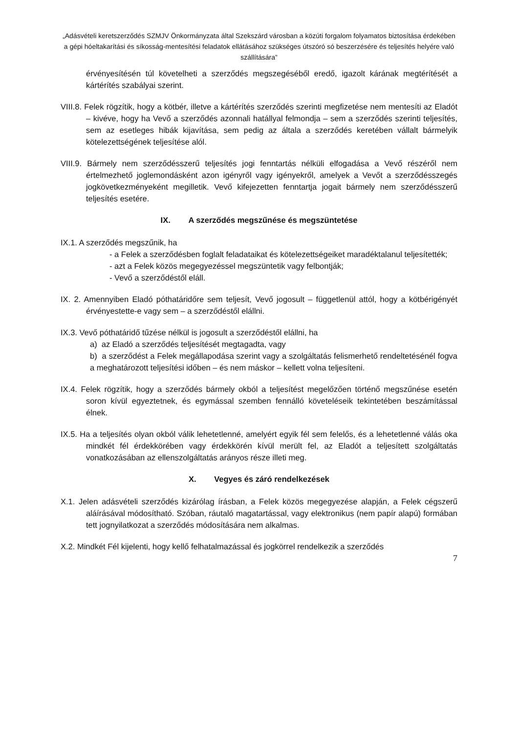„Adásvételi keretszerződés SZMJV Önkormányzata által Szekszárd városban a közúti forgalom folyamatos biztosítása érdekében a gépi hóeltakarítási és síkosság-mentesítési feladatok ellátásához szükséges útszóró só beszerzésére és teljesítés helyére való szállítására”
érvényesítésén túl követelheti a szerződés megszegéséből eredő, igazolt kárának megtérítését a kártérítés szabályai szerint.
VIII.8. Felek rögzítik, hogy a kötbér, illetve a kártérítés szerződés szerinti megfizetése nem mentesíti az Eladót – kivéve, hogy ha Vevő a szerződés azonnali hatállyal felmondja – sem a szerződés szerinti teljesítés, sem az esetleges hibák kijavítása, sem pedig az általa a szerződés keretében vállalt bármelyik kötelezettségének teljesítése alól.
VIII.9. Bármely nem szerződésszerű teljesítés jogi fenntartás nélküli elfogadása a Vevő részéről nem értelmezhető joglemondásként azon igényről vagy igényekről, amelyek a Vevőt a szerződésszegés jogkövetkezményeként megilletik. Vevő kifejezetten fenntartja jogait bármely nem szerződésszerű teljesítés esetére.
IX. A szerződés megszűnése és megszüntetése
IX.1. A szerződés megszűnik, ha
- a Felek a szerződésben foglalt feladataikat és kötelezettségeiket maradéktalanul teljesítették;
- azt a Felek közös megegyezéssel megszüntetik vagy felbontják;
- Vevő a szerződéstől eláll.
IX. 2. Amennyiben Eladó póthatáridőre sem teljesít, Vevő jogosult – függetlenül attól, hogy a kötbérigényét érvényestette-e vagy sem – a szerződéstől elállni.
IX.3. Vevő póthatáridő tűzése nélkül is jogosult a szerződéstől elállni, ha
a) az Eladó a szerződés teljesítését megtagadta, vagy
b) a szerződést a Felek megállapodása szerint vagy a szolgáltatás felismerhető rendeltetésénél fogva a meghatározott teljesítési időben – és nem máskor – kellett volna teljesíteni.
IX.4. Felek rögzítik, hogy a szerződés bármely okból a teljesítést megelőzően történő megszűnése esetén soron kívül egyeztetnek, és egymással szemben fennálló követeléseik tekintetében beszámítással élnek.
IX.5. Ha a teljesítés olyan okból válik lehetetlenné, amelyért egyik fél sem felelős, és a lehetetlenné válás oka mindkét fél érdekkörében vagy érdekkörén kívül merült fel, az Eladót a teljesített szolgáltatás vonatkozásában az ellenszolgáltatás arányos része illeti meg.
X. Vegyes és záró rendelkezések
X.1. Jelen adásvételi szerződés kizárólag írásban, a Felek közös megegyezése alapján, a Felek cégszerű aláírásával módosítható. Szóban, ráutaló magatartással, vagy elektronikus (nem papír alapú) formában tett jognyilatkozat a szerződés módosítására nem alkalmas.
X.2. Mindkét Fél kijelenti, hogy kellő felhatalmazással és jogkörrel rendelkezik a szerződés
7